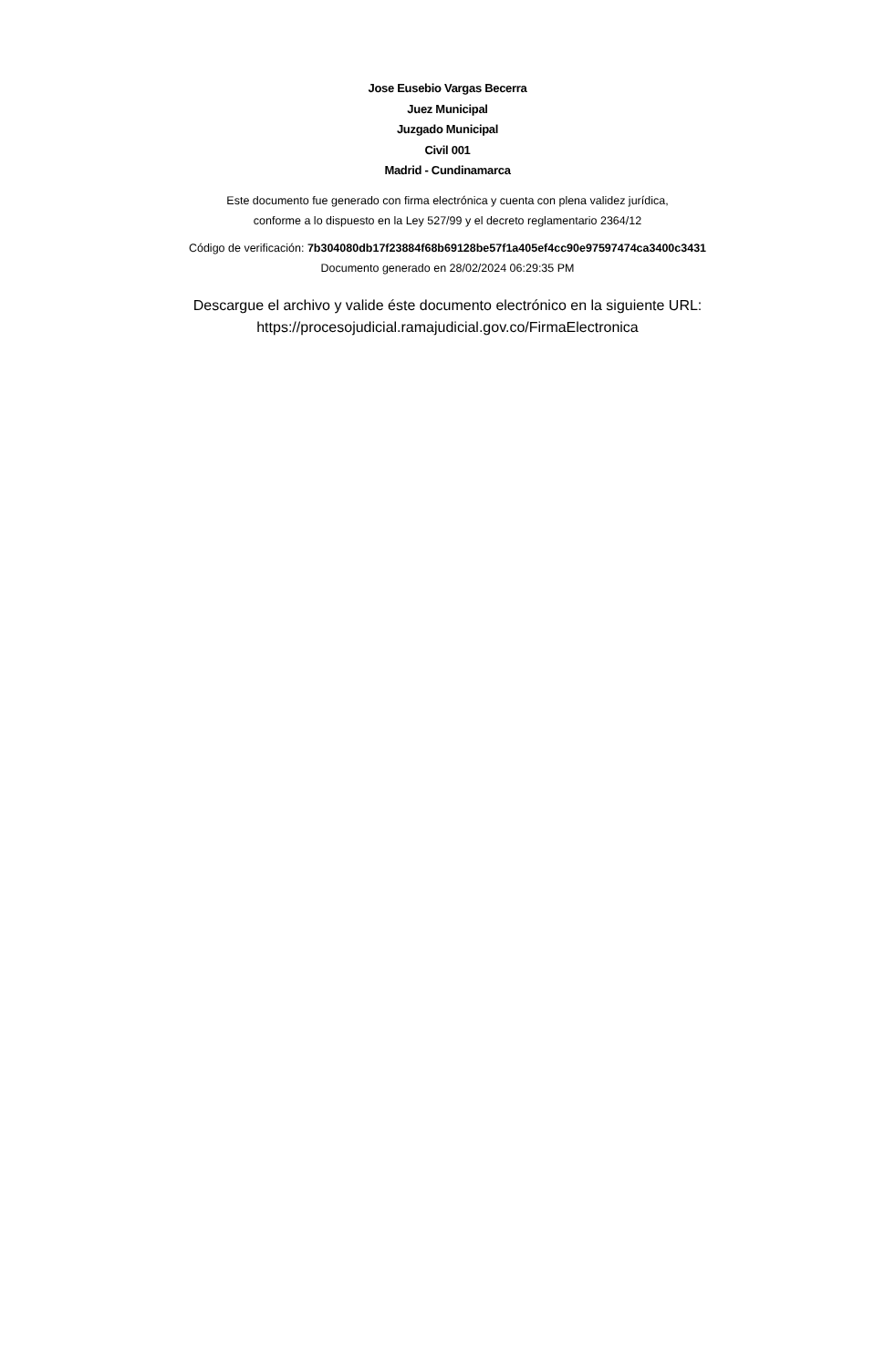Jose Eusebio Vargas Becerra
Juez Municipal
Juzgado Municipal
Civil 001
Madrid - Cundinamarca
Este documento fue generado con firma electrónica y cuenta con plena validez jurídica,
conforme a lo dispuesto en la Ley 527/99 y el decreto reglamentario 2364/12
Código de verificación: 7b304080db17f23884f68b69128be57f1a405ef4cc90e97597474ca3400c3431
Documento generado en 28/02/2024 06:29:35 PM
Descargue el archivo y valide éste documento electrónico en la siguiente URL:
https://procesojudicial.ramajudicial.gov.co/FirmaElectronica